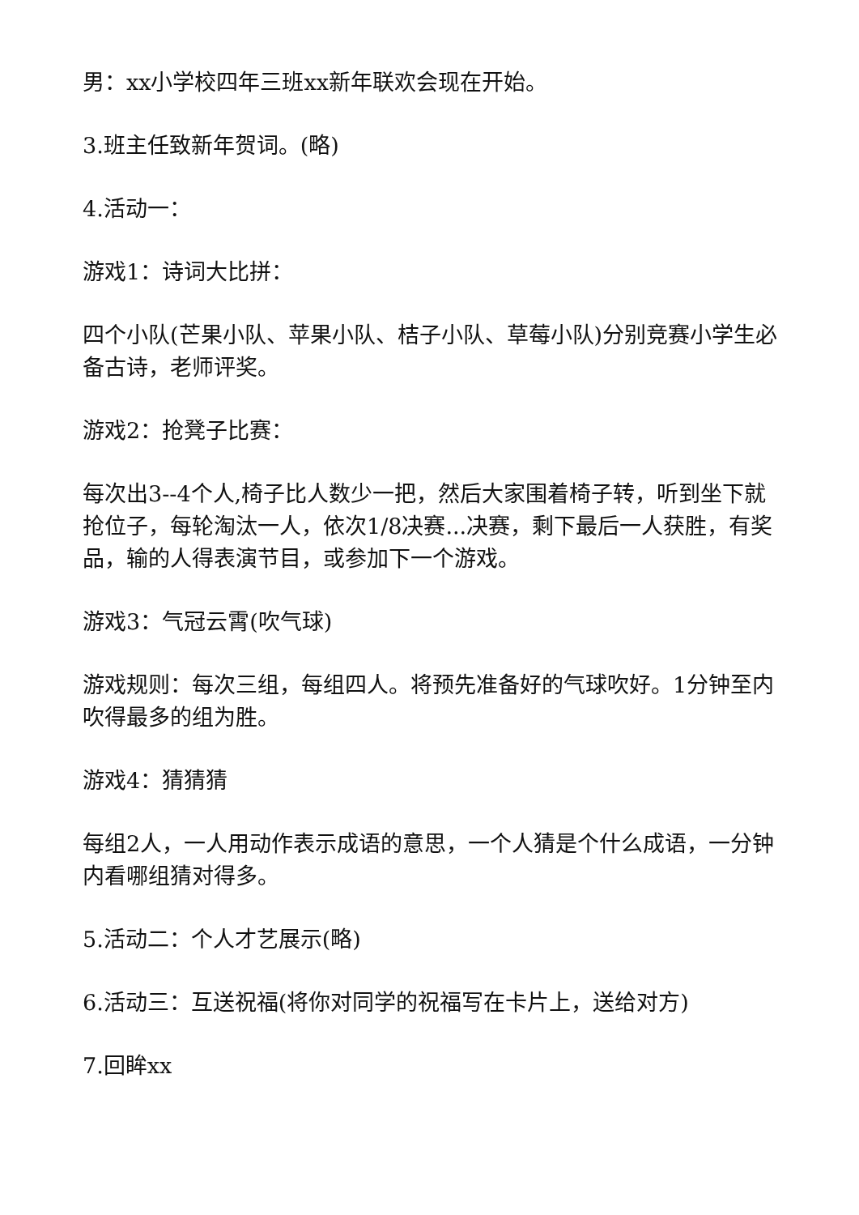男：xx小学校四年三班xx新年联欢会现在开始。
3.班主任致新年贺词。(略)
4.活动一：
游戏1：诗词大比拼：
四个小队(芒果小队、苹果小队、桔子小队、草莓小队)分别竞赛小学生必备古诗，老师评奖。
游戏2：抢凳子比赛：
每次出3--4个人,椅子比人数少一把，然后大家围着椅子转，听到坐下就抢位子，每轮淘汰一人，依次1/8决赛...决赛，剩下最后一人获胜，有奖品，输的人得表演节目，或参加下一个游戏。
游戏3：气冠云霄(吹气球)
游戏规则：每次三组，每组四人。将预先准备好的气球吹好。1分钟至内吹得最多的组为胜。
游戏4：猜猜猜
每组2人，一人用动作表示成语的意思，一个人猜是个什么成语，一分钟内看哪组猜对得多。
5.活动二：个人才艺展示(略)
6.活动三：互送祝福(将你对同学的祝福写在卡片上，送给对方)
7.回眸xx